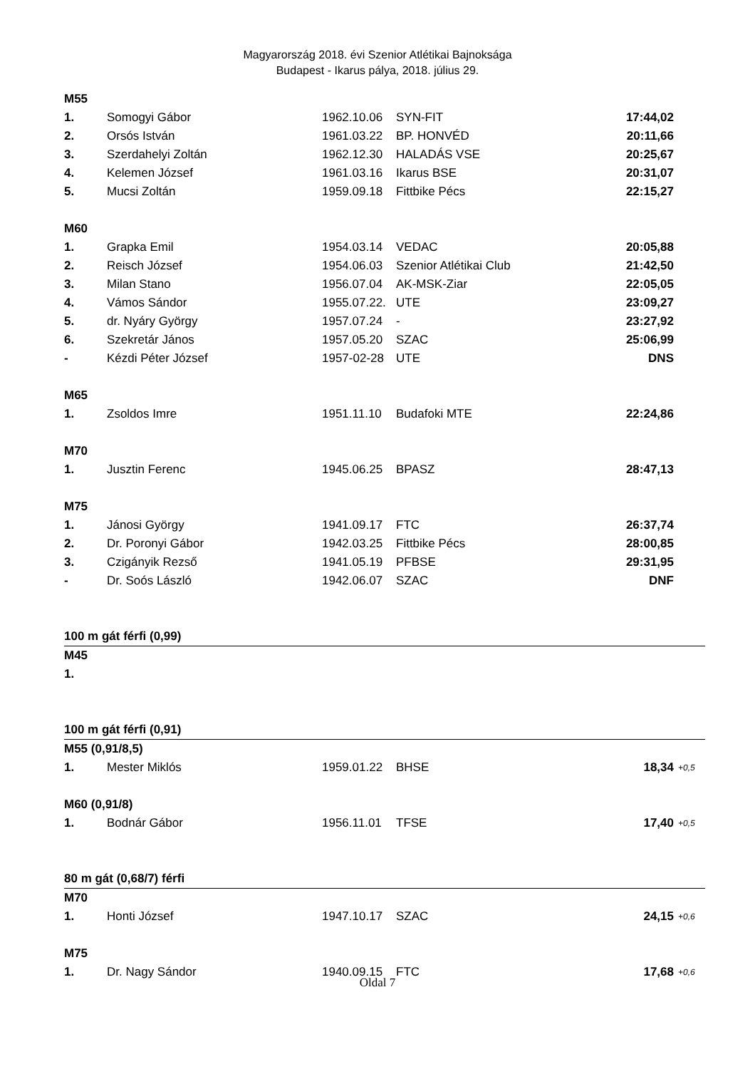Magyarország 2018. évi Szenior Atlétikai Bajnoksága
Budapest - Ikarus pálya, 2018. július 29.
| M55 | | | | | |
| 1. | Somogyi Gábor | 1962.10.06 | SYN-FIT | 17:44,02 | |
| 2. | Orsós István | 1961.03.22 | BP. HONVÉD | 20:11,66 | |
| 3. | Szerdahelyi Zoltán | 1962.12.30 | HALADÁS VSE | 20:25,67 | |
| 4. | Kelemen József | 1961.03.16 | Ikarus BSE | 20:31,07 | |
| 5. | Mucsi Zoltán | 1959.09.18 | Fittbike Pécs | 22:15,27 | |
| M60 | | | | | |
| 1. | Grapka Emil | 1954.03.14 | VEDAC | 20:05,88 | |
| 2. | Reisch József | 1954.06.03 | Szenior Atlétikai Club | 21:42,50 | |
| 3. | Milan Stano | 1956.07.04 | AK-MSK-Ziar | 22:05,05 | |
| 4. | Vámos Sándor | 1955.07.22. | UTE | 23:09,27 | |
| 5. | dr. Nyáry György | 1957.07.24 | - | 23:27,92 | |
| 6. | Szekretár János | 1957.05.20 | SZAC | 25:06,99 | |
| - | Kézdi Péter József | 1957-02-28 | UTE | DNS | |
| M65 | | | | | |
| 1. | Zsoldos Imre | 1951.11.10 | Budafoki MTE | 22:24,86 | |
| M70 | | | | | |
| 1. | Jusztin Ferenc | 1945.06.25 | BPASZ | 28:47,13 | |
| M75 | | | | | |
| 1. | Jánosi György | 1941.09.17 | FTC | 26:37,74 | |
| 2. | Dr. Poronyi Gábor | 1942.03.25 | Fittbike Pécs | 28:00,85 | |
| 3. | Czigányik Rezső | 1941.05.19 | PFBSE | 29:31,95 | |
| - | Dr. Soós László | 1942.06.07 | SZAC | DNF | |
| 100 m gát férfi (0,99) | | | | | |
| M45 | | | | | |
| 1. | | | | | |
| 100 m gát férfi (0,91) | | | | | |
| M55 (0,91/8,5) | | | | | |
| 1. | Mester Miklós | 1959.01.22 | BHSE | 18,34 | +0,5 |
| M60 (0,91/8) | | | | | |
| 1. | Bodnár Gábor | 1956.11.01 | TFSE | 17,40 | +0,5 |
| 80 m gát (0,68/7) férfi | | | | | |
| M70 | | | | | |
| 1. | Honti József | 1947.10.17 | SZAC | 24,15 | +0,6 |
| M75 | | | | | |
| 1. | Dr. Nagy Sándor | 1940.09.15 | FTC | 17,68 | +0,6 |
Oldal 7